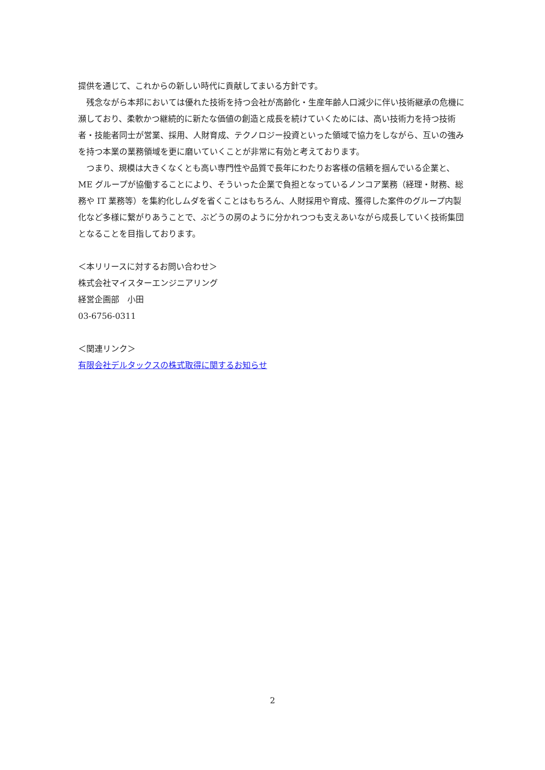提供を通じて、これからの新しい時代に貢献してまいる方針です。
　残念ながら本邦においては優れた技術を持つ会社が高齢化・生産年齢人口減少に伴い技術継承の危機に瀕しており、柔軟かつ継続的に新たな価値の創造と成長を続けていくためには、高い技術力を持つ技術者・技能者同士が営業、採用、人財育成、テクノロジー投資といった領域で協力をしながら、互いの強みを持つ本業の業務領域を更に磨いていくことが非常に有効と考えております。
　つまり、規模は大きくなくとも高い専門性や品質で長年にわたりお客様の信頼を掴んでいる企業と、ME グループが協働することにより、そういった企業で負担となっているノンコア業務（経理・財務、総務や IT 業務等）を集約化しムダを省くことはもちろん、人財採用や育成、獲得した案件のグループ内製化など多様に繋がりあうことで、ぶどうの房のように分かれつつも支えあいながら成長していく技術集団となることを目指しております。
＜本リリースに対するお問い合わせ＞
株式会社マイスターエンジニアリング
経営企画部　小田
03-6756-0311
＜関連リンク＞
有限会社デルタックスの株式取得に関するお知らせ
2